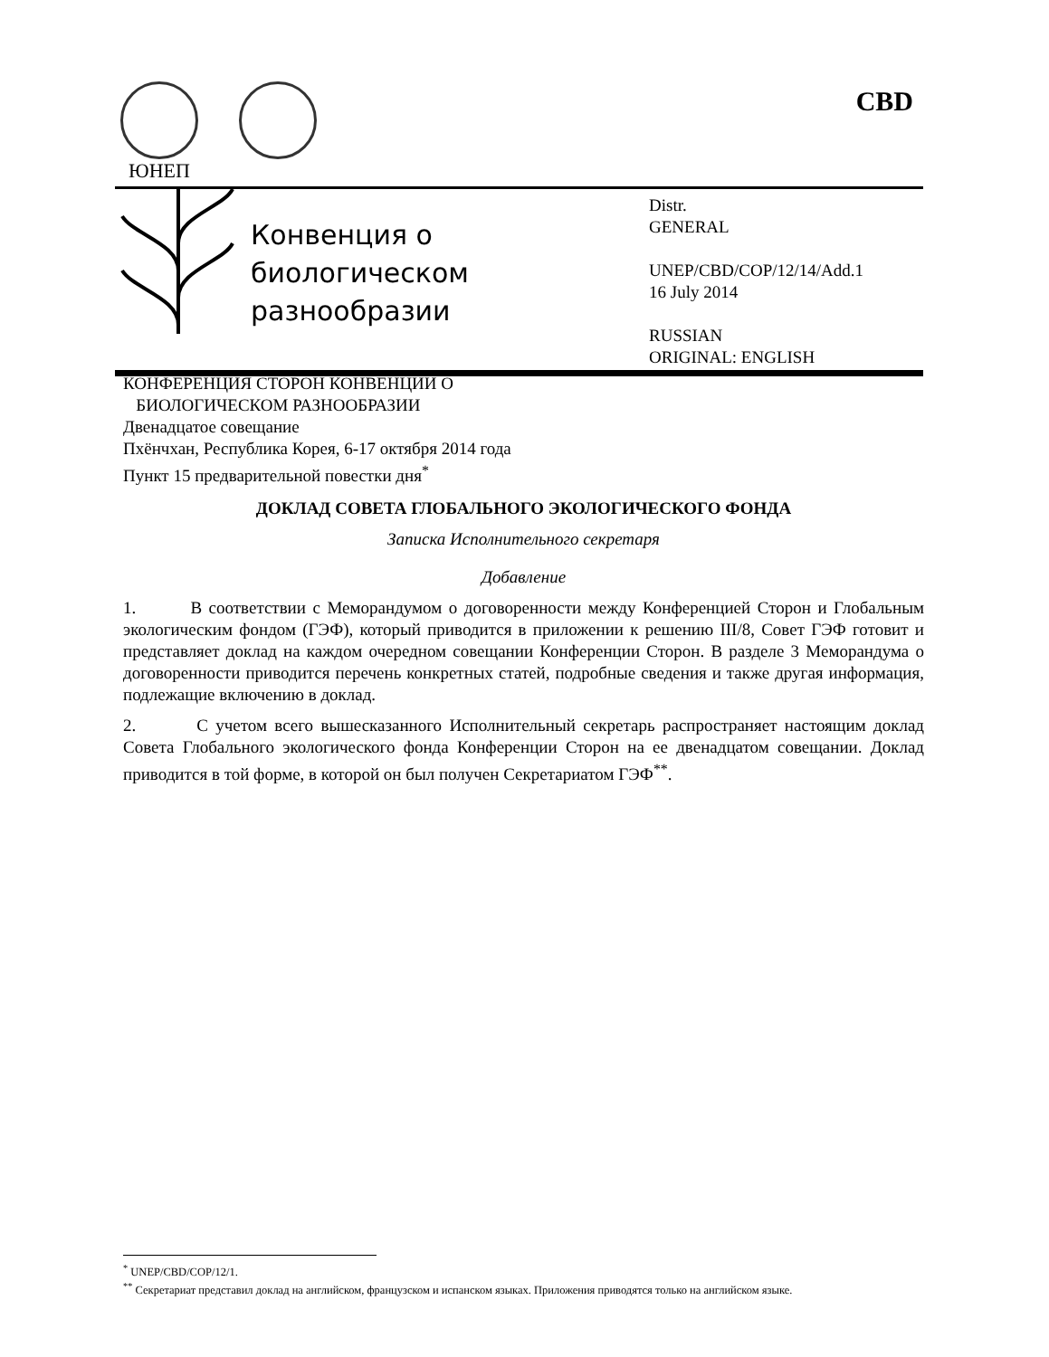ЮНЕП CBD
Конвенция о
биологическом
разнообразии
Distr.
GENERAL
UNEP/CBD/COP/12/14/Add.1
16 July 2014
RUSSIAN
ORIGINAL: ENGLISH
КОНФЕРЕНЦИЯ СТОРОН КОНВЕНЦИИ О
БИОЛОГИЧЕСКОМ РАЗНООБРАЗИИ
Двенадцатое совещание
Пхёнчхан, Республика Корея, 6-17 октября 2014 года
Пункт 15 предварительной повестки дня<sup>*</sup>
ДОКЛАД СОВЕТА ГЛОБАЛЬНОГО ЭКОЛОГИЧЕСКОГО ФОНДА
Записка Исполнительного секретаря
Добавление
1. В соответствии с Меморандумом о договоренности между Конференцией Сторон и Глобальным экологическим фондом (ГЭФ), который приводится в приложении к решению III/8, Совет ГЭФ готовит и представляет доклад на каждом очередном совещании Конференции Сторон. В разделе 3 Меморандума о договоренности приводится перечень конкретных статей, подробные сведения и также другая информация, подлежащие включению в доклад.
2. С учетом всего вышесказанного Исполнительный секретарь распространяет настоящим доклад Совета Глобального экологического фонда Конференции Сторон на ее двенадцатом совещании. Доклад приводится в той форме, в которой он был получен Секретариатом ГЭФ<sup>**</sup>.
<sup>*</sup> UNEP/CBD/COP/12/1.
<sup>**</sup> Секретариат представил доклад на английском, французском и испанском языках. Приложения приводятся только на английском языке.